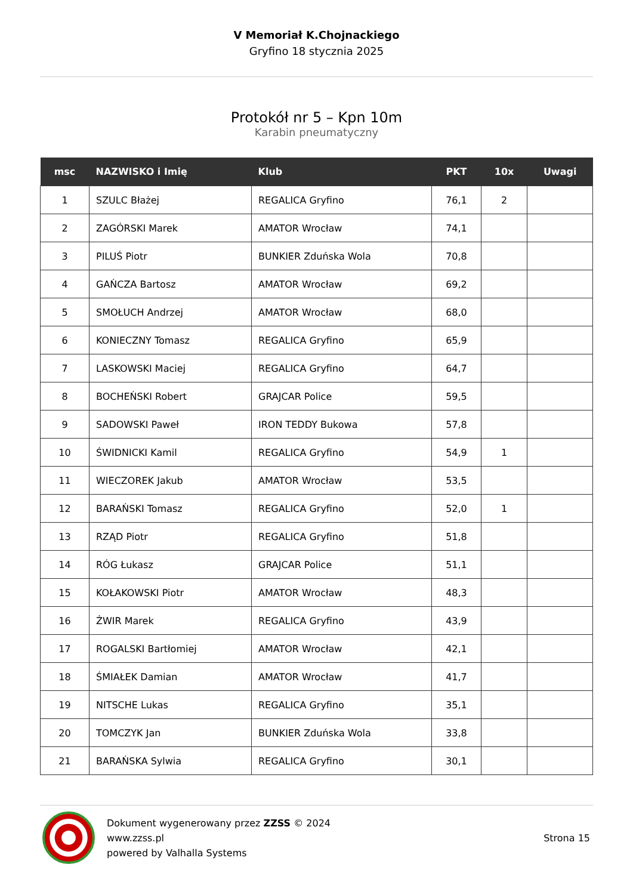V Memoriał K.Chojnackiego
Gryfino 18 stycznia 2025
Protokół nr 5 – Kpn 10m
Karabin pneumatyczny
| msc | NAZWISKO i Imię | Klub | PKT | 10x | Uwagi |
| --- | --- | --- | --- | --- | --- |
| 1 | SZULC Błażej | REGALICA Gryfino | 76,1 | 2 | |
| 2 | ZAGÓRSKI Marek | AMATOR Wrocław | 74,1 | | |
| 3 | PILUŚ Piotr | BUNKIER Zduńska Wola | 70,8 | | |
| 4 | GAŃCZA Bartosz | AMATOR Wrocław | 69,2 | | |
| 5 | SMOŁUCH Andrzej | AMATOR Wrocław | 68,0 | | |
| 6 | KONIECZNY Tomasz | REGALICA Gryfino | 65,9 | | |
| 7 | LASKOWSKI Maciej | REGALICA Gryfino | 64,7 | | |
| 8 | BOCHEŃSKI Robert | GRAJCAR Police | 59,5 | | |
| 9 | SADOWSKI Paweł | IRON TEDDY Bukowa | 57,8 | | |
| 10 | ŚWIDNICKI Kamil | REGALICA Gryfino | 54,9 | 1 | |
| 11 | WIECZOREK Jakub | AMATOR Wrocław | 53,5 | | |
| 12 | BARAŃSKI Tomasz | REGALICA Gryfino | 52,0 | 1 | |
| 13 | RZĄD Piotr | REGALICA Gryfino | 51,8 | | |
| 14 | RÓG Łukasz | GRAJCAR Police | 51,1 | | |
| 15 | KOŁAKOWSKI Piotr | AMATOR Wrocław | 48,3 | | |
| 16 | ŻWIR Marek | REGALICA Gryfino | 43,9 | | |
| 17 | ROGALSKI Bartłomiej | AMATOR Wrocław | 42,1 | | |
| 18 | ŚMIAŁEK Damian | AMATOR Wrocław | 41,7 | | |
| 19 | NITSCHE Lukas | REGALICA Gryfino | 35,1 | | |
| 20 | TOMCZYK Jan | BUNKIER Zduńska Wola | 33,8 | | |
| 21 | BARAŃSKA Sylwia | REGALICA Gryfino | 30,1 | | |
Dokument wygenerowany przez ZZSS © 2024
www.zzss.pl
powered by Valhalla Systems
Strona 15